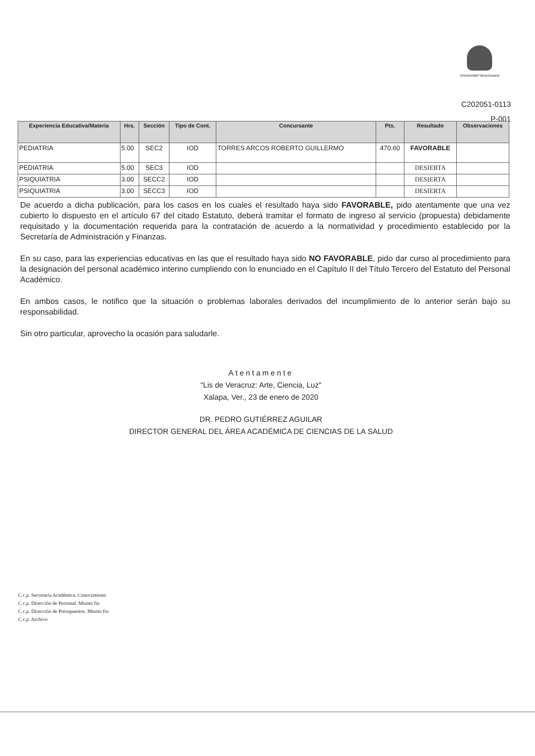Universidad Veracruzana
C202051-0113
P-001
| Experiencia Educativa/Materia | Hrs. | Sección | Tipo de Cont. | Concursante | Pts. | Resultado | Observaciones |
| --- | --- | --- | --- | --- | --- | --- | --- |
| PEDIATRIA | 5.00 | SEC2 | IOD | TORRES ARCOS ROBERTO GUILLERMO | 470.60 | FAVORABLE | |
| PEDIATRIA | 5.00 | SEC3 | IOD | | | DESIERTA | |
| PSIQUIATRIA | 3.00 | SECC2 | IOD | | | DESIERTA | |
| PSIQUIATRIA | 3.00 | SECC3 | IOD | | | DESIERTA | |
De acuerdo a dicha publicación, para los casos en los cuales el resultado haya sido FAVORABLE, pido atentamente que una vez cubierto lo dispuesto en el artículo 67 del citado Estatuto, deberá tramitar el formato de ingreso al servicio (propuesta) debidamente requisitado y la documentación requerida para la contratación de acuerdo a la normatividad y procedimiento establecido por la Secretaría de Administración y Finanzas.
En su caso, para las experiencias educativas en las que el resultado haya sido NO FAVORABLE, pido dar curso al procedimiento para la designación del personal académico interino cumpliendo con lo enunciado en el Capítulo II del Título Tercero del Estatuto del Personal Académico.
En ambos casos, le notifico que la situación o problemas laborales derivados del incumplimiento de lo anterior serán bajo su responsabilidad.
Sin otro particular, aprovecho la ocasión para saludarle.
Atentamente
"Lis de Veracruz: Arte, Ciencia, Luz"
Xalapa, Ver., 23 de enero de 2020
DR. PEDRO GUTIÉRREZ AGUILAR
DIRECTOR GENERAL DEL ÁREA ACADÉMICA DE CIENCIAS DE LA SALUD
C.c.p. Secretaría Académica. Conocimiento
C.c.p. Dirección de Personal. Mismo fin
C.c.p. Dirección de Presupuestos. Mismo fin
C.c.p. Archivo